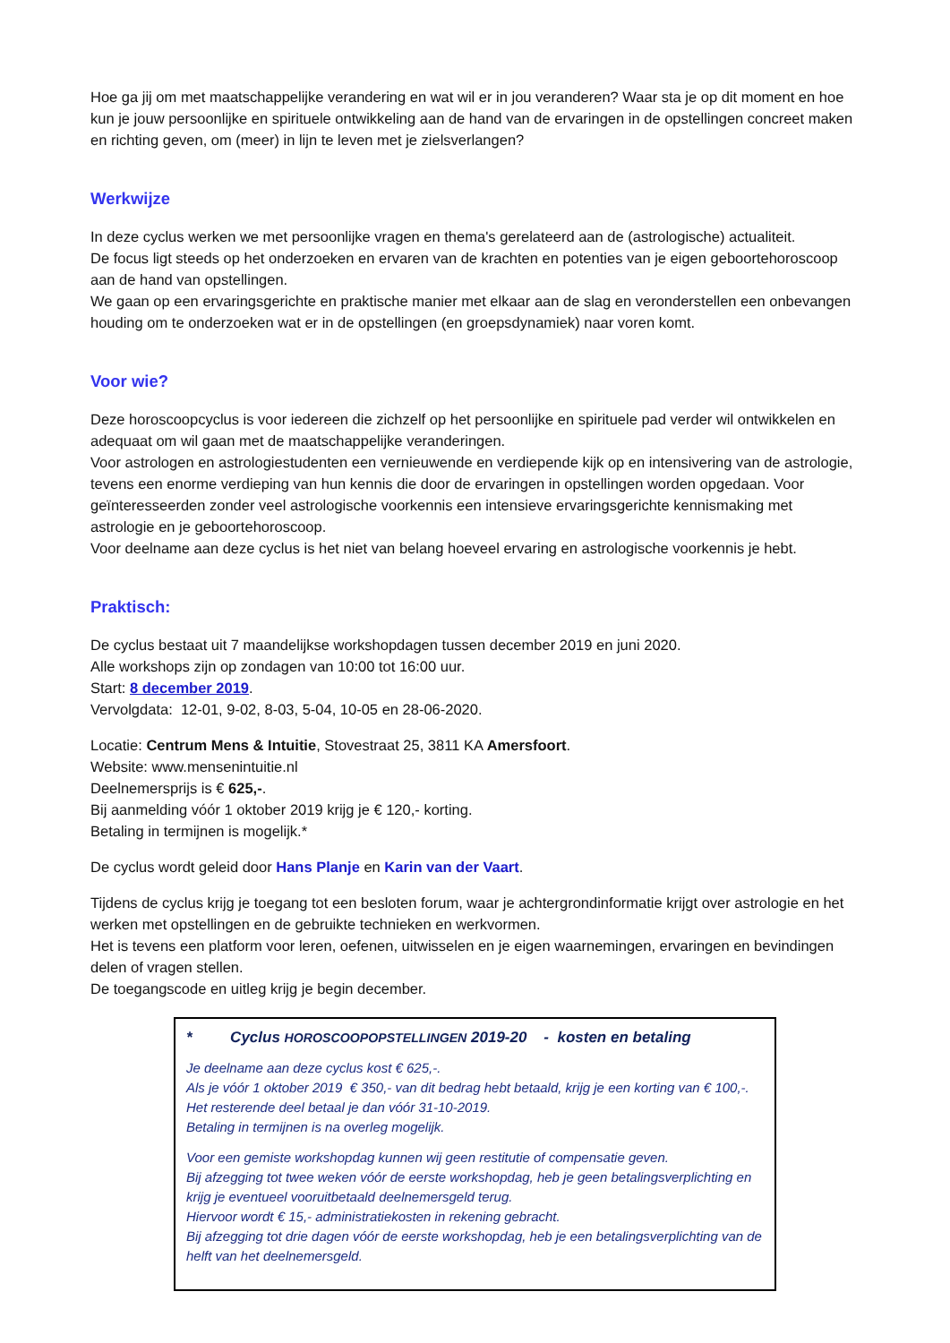Hoe ga jij om met maatschappelijke verandering en wat wil er in jou veranderen? Waar sta je op dit moment en hoe kun je jouw persoonlijke en spirituele ontwikkeling aan de hand van de ervaringen in de opstellingen concreet maken en richting geven, om (meer) in lijn te leven met je zielsverlangen?
Werkwijze
In deze cyclus werken we met persoonlijke vragen en thema's gerelateerd aan de (astrologische) actualiteit.
De focus ligt steeds op het onderzoeken en ervaren van de krachten en potenties van je eigen geboortehoroscoop aan de hand van opstellingen.
We gaan op een ervaringsgerichte en praktische manier met elkaar aan de slag en veronderstellen een onbevangen houding om te onderzoeken wat er in de opstellingen (en groepsdynamiek) naar voren komt.
Voor wie?
Deze horoscoopcyclus is voor iedereen die zichzelf op het persoonlijke en spirituele pad verder wil ontwikkelen en adequaat om wil gaan met de maatschappelijke veranderingen.
Voor astrologen en astrologiestudenten een vernieuwende en verdiepende kijk op en intensivering van de astrologie, tevens een enorme verdieping van hun kennis die door de ervaringen in opstellingen worden opgedaan. Voor geïnteresseerden zonder veel astrologische voorkennis een intensieve ervaringsgerichte kennismaking met astrologie en je geboortehoroscoop.
Voor deelname aan deze cyclus is het niet van belang hoeveel ervaring en astrologische voorkennis je hebt.
Praktisch:
De cyclus bestaat uit 7 maandelijkse workshopdagen tussen december 2019 en juni 2020.
Alle workshops zijn op zondagen van 10:00 tot 16:00 uur.
Start: 8 december 2019.
Vervolgdata: 12-01, 9-02, 8-03, 5-04, 10-05 en 28-06-2020.
Locatie: Centrum Mens & Intuitie, Stovestraat 25, 3811 KA Amersfoort.
Website: www.mensenintuitie.nl
Deelnemersprijs is € 625,-.
Bij aanmelding vóór 1 oktober 2019 krijg je € 120,- korting.
Betaling in termijnen is mogelijk.*
De cyclus wordt geleid door Hans Planje en Karin van der Vaart.
Tijdens de cyclus krijg je toegang tot een besloten forum, waar je achtergrondinformatie krijgt over astrologie en het werken met opstellingen en de gebruikte technieken en werkvormen.
Het is tevens een platform voor leren, oefenen, uitwisselen en je eigen waarnemingen, ervaringen en bevindingen delen of vragen stellen.
De toegangscode en uitleg krijg je begin december.
* Cyclus HOROSCOOPOPSTELLINGEN 2019-20 - kosten en betaling
Je deelname aan deze cyclus kost € 625,-.
Als je vóór 1 oktober 2019 € 350,- van dit bedrag hebt betaald, krijg je een korting van € 100,-. Het resterende deel betaal je dan vóór 31-10-2019.
Betaling in termijnen is na overleg mogelijk.
Voor een gemiste workshopdag kunnen wij geen restitutie of compensatie geven.
Bij afzegging tot twee weken vóór de eerste workshopdag, heb je geen betalingsverplichting en krijg je eventueel vooruitbetaald deelnemersgeld terug.
Hiervoor wordt € 15,- administratiekosten in rekening gebracht.
Bij afzegging tot drie dagen vóór de eerste workshopdag, heb je een betalingsverplichting van de helft van het deelnemersgeld.